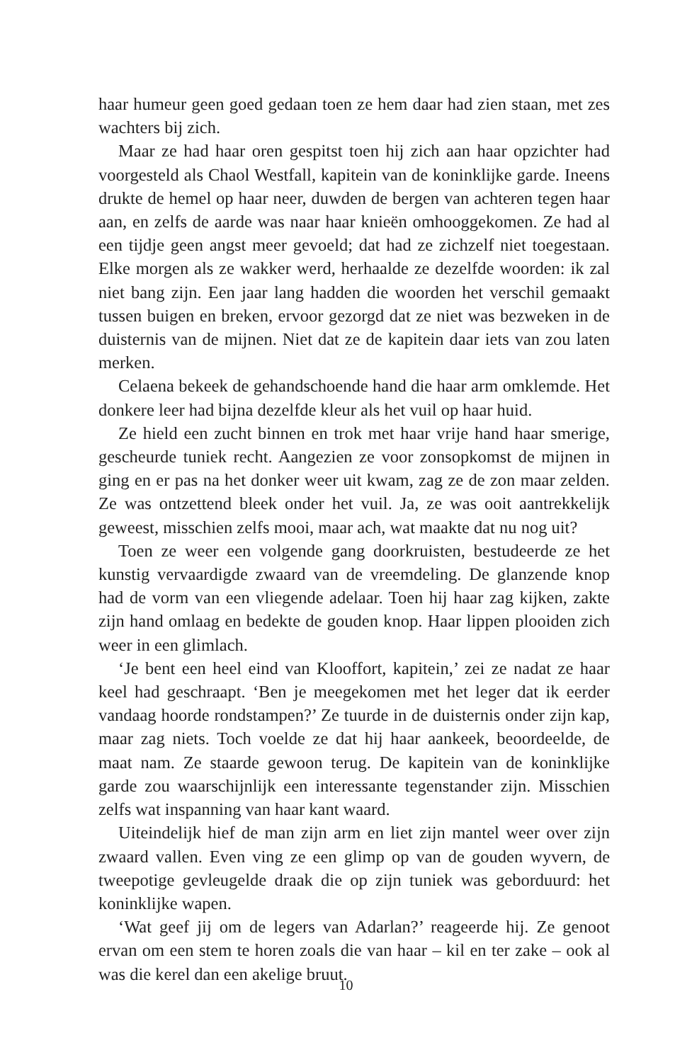haar humeur geen goed gedaan toen ze hem daar had zien staan, met zes wachters bij zich.
Maar ze had haar oren gespitst toen hij zich aan haar opzichter had voorgesteld als Chaol Westfall, kapitein van de koninklijke garde. Ineens drukte de hemel op haar neer, duwden de bergen van achteren tegen haar aan, en zelfs de aarde was naar haar knieën omhooggekomen. Ze had al een tijdje geen angst meer gevoeld; dat had ze zichzelf niet toegestaan. Elke morgen als ze wakker werd, herhaalde ze dezelfde woorden: ik zal niet bang zijn. Een jaar lang hadden die woorden het verschil gemaakt tussen buigen en breken, ervoor gezorgd dat ze niet was bezweken in de duisternis van de mijnen. Niet dat ze de kapitein daar iets van zou laten merken.
Celaena bekeek de gehandschoende hand die haar arm omklemde. Het donkere leer had bijna dezelfde kleur als het vuil op haar huid.
Ze hield een zucht binnen en trok met haar vrije hand haar smerige, gescheurde tuniek recht. Aangezien ze voor zonsopkomst de mijnen in ging en er pas na het donker weer uit kwam, zag ze de zon maar zelden. Ze was ontzettend bleek onder het vuil. Ja, ze was ooit aantrekkelijk geweest, misschien zelfs mooi, maar ach, wat maakte dat nu nog uit?
Toen ze weer een volgende gang doorkruisten, bestudeerde ze het kunstig vervaardigde zwaard van de vreemdeling. De glanzende knop had de vorm van een vliegende adelaar. Toen hij haar zag kijken, zakte zijn hand omlaag en bedekte de gouden knop. Haar lippen plooiden zich weer in een glimlach.
‘Je bent een heel eind van Klooffort, kapitein,’ zei ze nadat ze haar keel had geschraapt. ‘Ben je meegekomen met het leger dat ik eerder vandaag hoorde rondstampen?’ Ze tuurde in de duisternis onder zijn kap, maar zag niets. Toch voelde ze dat hij haar aankeek, beoordeelde, de maat nam. Ze staarde gewoon terug. De kapitein van de koninklijke garde zou waarschijnlijk een interessante tegenstander zijn. Misschien zelfs wat inspanning van haar kant waard.
Uiteindelijk hief de man zijn arm en liet zijn mantel weer over zijn zwaard vallen. Even ving ze een glimp op van de gouden wyvern, de tweepotige gevleugelde draak die op zijn tuniek was geborduurd: het koninklijke wapen.
‘Wat geef jij om de legers van Adarlan?’ reageerde hij. Ze genoot ervan om een stem te horen zoals die van haar – kil en ter zake – ook al was die kerel dan een akelige bruut.
10